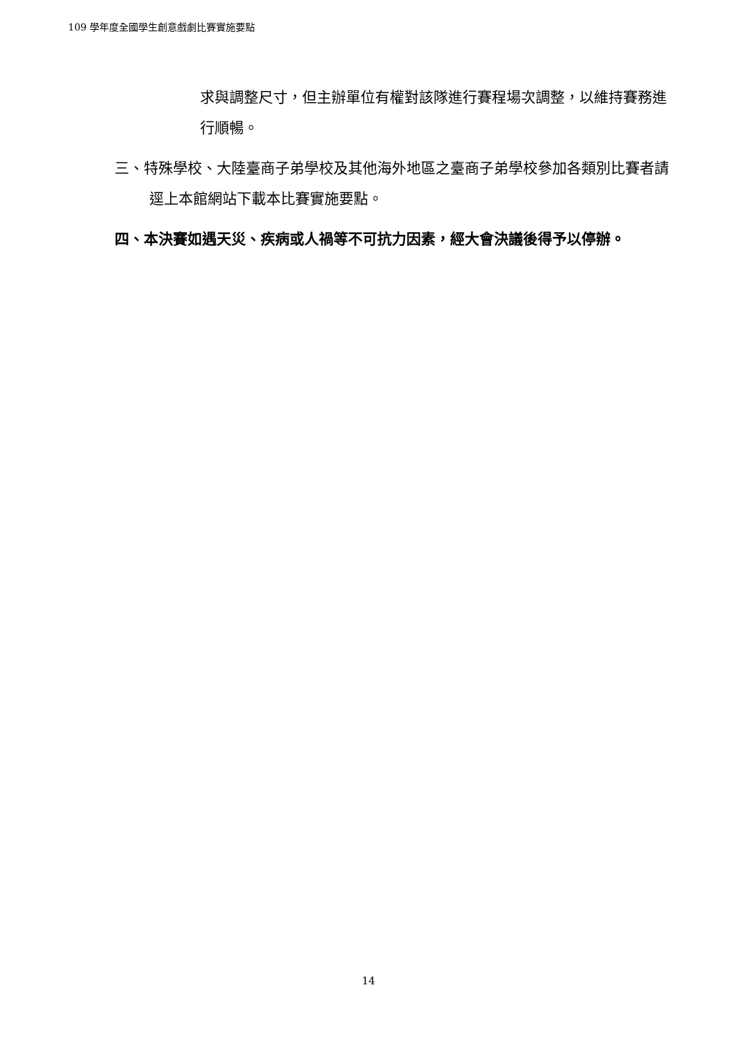109 學年度全國學生創意戲劇比賽實施要點
求與調整尺寸，但主辦單位有權對該隊進行賽程場次調整，以維持賽務進行順暢。
三、特殊學校、大陸臺商子弟學校及其他海外地區之臺商子弟學校參加各類別比賽者請逕上本館網站下載本比賽實施要點。
四、本決賽如遇天災、疾病或人禍等不可抗力因素，經大會決議後得予以停辦。
14